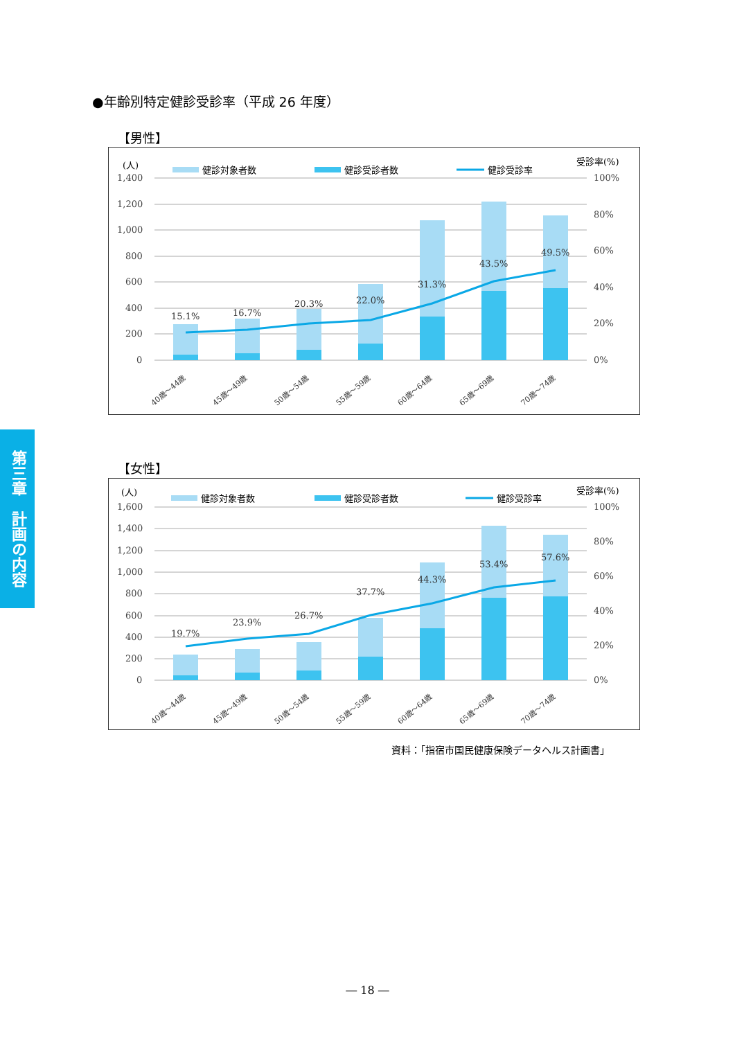●年齢別特定健診受診率（平成 26 年度）
【男性】
(人)
健診対象者数
健診受診者数
健診受診率
受診率(%)
1,400
1,200
1,000
800
600
400
200
0
100%
80%
60%
40%
20%
0%
15.1%
16.7%
20.3%
22.0%
31.3%
43.5%
49.5%
40歳～44歳
45歳～49歳
50歳～54歳
55歳～59歳
60歳～64歳
65歳～69歳
70歳～74歳
第三章　計画の内容
【女性】
(人)
健診対象者数
健診受診者数
健診受診率
受診率(%)
1,600
1,400
1,200
1,000
800
600
400
200
0
100%
80%
60%
40%
20%
0%
19.7%
23.9%
26.7%
37.7%
44.3%
53.4%
57.6%
40歳～44歳
45歳～49歳
50歳～54歳
55歳～59歳
60歳～64歳
65歳～69歳
70歳～74歳
資料：「指宿市国民健康保険データヘルス計画書」
― 18 ―